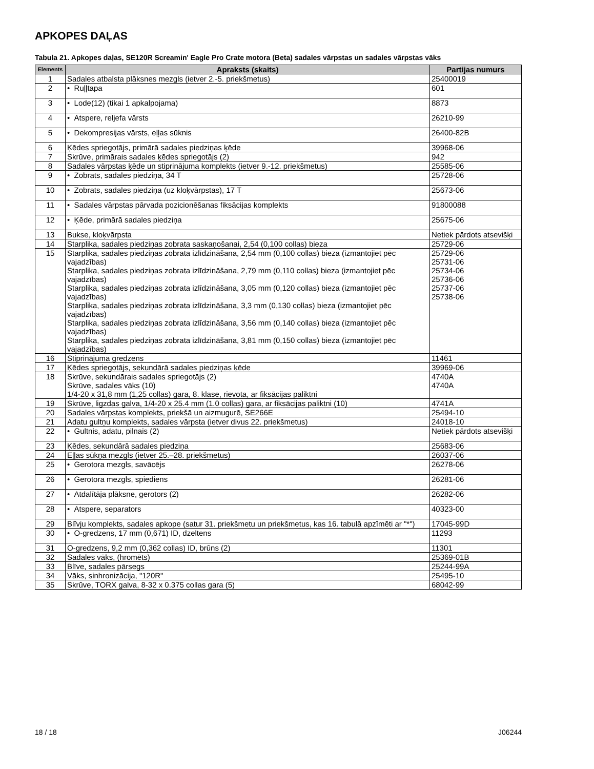APKOPES DAĻAS
Tabula 21. Apkopes daļas, SE120R Screamin' Eagle Pro Crate motora (Beta) sadales vārpstas un sadales vārpstas vāks
| Elements | Apraksts (skaits) | Partijas numurs |
| --- | --- | --- |
| 1 | Sadales atbalsta plāksnes mezgls (ietver 2.-5. priekšmetus) | 25400019 |
| 2 | • Ruļļtapa | 601 |
| 3 | • Lode(12) (tikai 1 apkalpojama) | 8873 |
| 4 | • Atspere, reljefa vārsts | 26210-99 |
| 5 | • Dekompresijas vārsts, eļļas sūknis | 26400-82B |
| 6 | Ķēdes spriegotājs, primārā sadales piedziņas ķēde | 39968-06 |
| 7 | Skrūve, primārais sadales ķēdes spriegotājs (2) | 942 |
| 8 | Sadales vārpstas ķēde un stiprinājuma komplekts (ietver 9.-12. priekšmetus) | 25585-06 |
| 9 | • Zobrats, sadales piedziņa, 34 T | 25728-06 |
| 10 | • Zobrats, sadales piedziņa (uz kloķvārpstas), 17 T | 25673-06 |
| 11 | • Sadales vārpstas pārvada pozicionēšanas fiksācijas komplekts | 91800088 |
| 12 | • Ķēde, primārā sadales piedziņa | 25675-06 |
| 13 | Bukse, kloķvārpsta | Netiek pārdots atsevišķi |
| 14 | Starplika, sadales piedziņas zobrata saskaņošanai, 2,54 (0,100 collas) bieza | 25729-06 |
| 15 | Starplika, sadales piedziņas zobrata izlīdzināšana, 2,54 mm (0,100 collas) bieza (izmantojiet pēc vajadzības) Starplika, sadales piedziņas zobrata izlīdzināšana, 2,79 mm (0,110 collas) bieza (izmantojiet pēc vajadzības) Starplika, sadales piedziņas zobrata izlīdzināšana, 3,05 mm (0,120 collas) bieza (izmantojiet pēc vajadzības) Starplika, sadales piedziņas zobrata izlīdzināšana, 3,3 mm (0,130 collas) bieza (izmantojiet pēc vajadzības) Starplika, sadales piedziņas zobrata izlīdzināšana, 3,56 mm (0,140 collas) bieza (izmantojiet pēc vajadzības) Starplika, sadales piedziņas zobrata izlīdzināšana, 3,81 mm (0,150 collas) bieza (izmantojiet pēc vajadzības) | 25729-06 25731-06 25734-06 25736-06 25737-06 25738-06 |
| 16 | Stiprinājuma gredzens | 11461 |
| 17 | Ķēdes spriegotājs, sekundārā sadales piedziņas ķēde | 39969-06 |
| 18 | Skrūve, sekundārais sadales spriegotājs (2) Skrūve, sadales vāks (10) 1/4-20 x 31,8 mm (1,25 collas) gara, 8. klase, rievota, ar fiksācijas paliktni | 4740A 4740A |
| 19 | Skrūve, ligzdas galva, 1/4-20 x 25.4 mm (1.0 collas) gara, ar fiksācijas paliktni (10) | 4741A |
| 20 | Sadales vārpstas komplekts, priekšā un aizmugurē, SE266E | 25494-10 |
| 21 | Adatu gultņu komplekts, sadales vārpsta (ietver divus 22. priekšmetus) | 24018-10 |
| 22 | • Gultnis, adatu, pilnais (2) | Netiek pārdots atsevišķi |
| 23 | Ķēdes, sekundārā sadales piedziņa | 25683-06 |
| 24 | Eļļas sūkņa mezgls (ietver 25.–28. priekšmetus) | 26037-06 |
| 25 | • Gerotora mezgls, savācējs | 26278-06 |
| 26 | • Gerotora mezgls, spiediens | 26281-06 |
| 27 | • Atdalītāja plāksne, gerotors (2) | 26282-06 |
| 28 | • Atspere, separators | 40323-00 |
| 29 | Blīvju komplekts, sadales apkope (satur 31. priekšmetu un priekšmetus, kas 16. tabulā apzīmēti ar "*") | 17045-99D |
| 30 | • O-gredzens, 17 mm (0,671) ID, dzeltens | 11293 |
| 31 | O-gredzens, 9,2 mm (0,362 collas) ID, brūns (2) | 11301 |
| 32 | Sadales vāks, (hromēts) | 25369-01B |
| 33 | Blīve, sadales pārsegs | 25244-99A |
| 34 | Vāks, sinhronizācija, "120R" | 25495-10 |
| 35 | Skrūve, TORX galva, 8-32 x 0.375 collas gara (5) | 68042-99 |
18 / 18 J06244